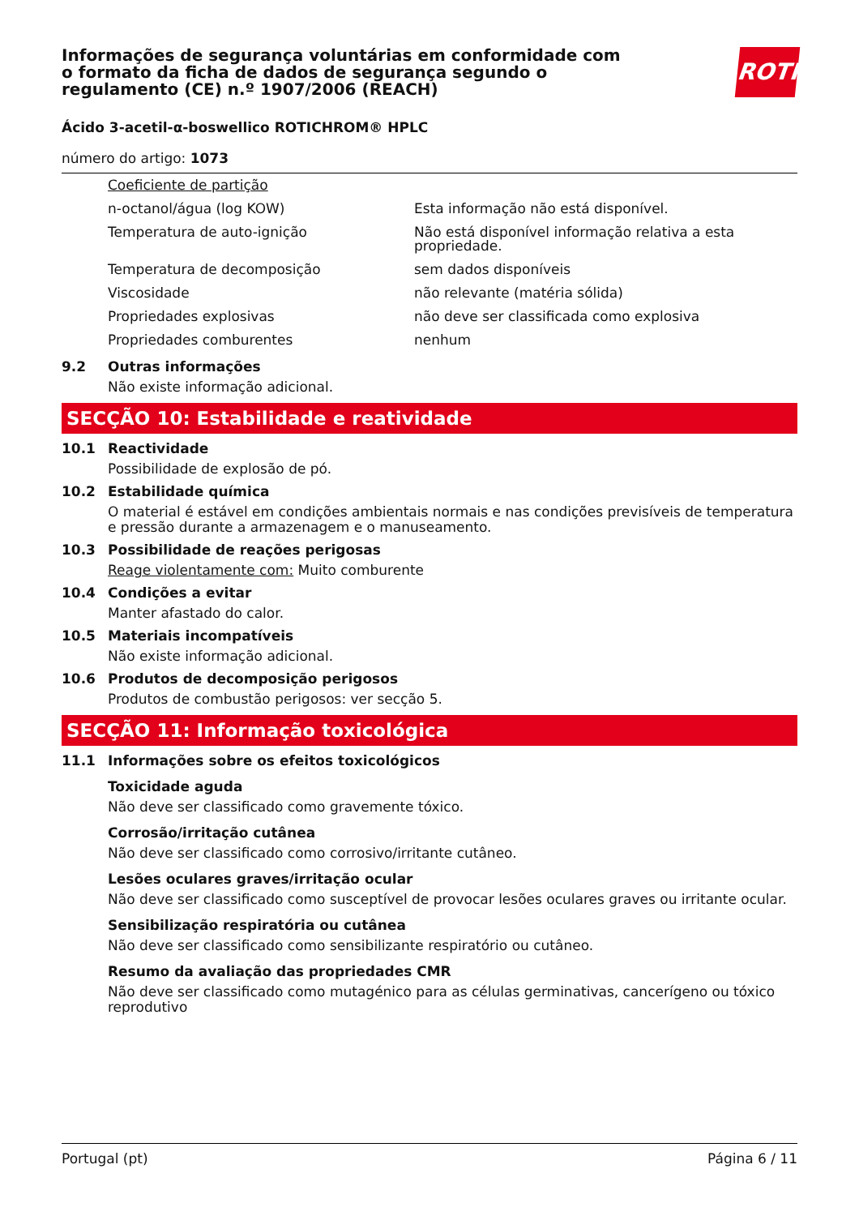Informações de segurança voluntárias em conformidade com o formato da ficha de dados de segurança segundo o regulamento (CE) n.º 1907/2006 (REACH)
ROTH
Ácido 3-acetil-α-boswellico ROTICHROM® HPLC
número do artigo: 1073
| Coeficiente de partição | |
| n-octanol/água (log KOW) | Esta informação não está disponível. |
| Temperatura de auto-ignição | Não está disponível informação relativa a esta propriedade. |
| Temperatura de decomposição | sem dados disponíveis |
| Viscosidade | não relevante (matéria sólida) |
| Propriedades explosivas | não deve ser classificada como explosiva |
| Propriedades comburentes | nenhum |
9.2 Outras informações
Não existe informação adicional.
SECÇÃO 10: Estabilidade e reatividade
10.1 Reactividade
Possibilidade de explosão de pó.
10.2 Estabilidade química
O material é estável em condições ambientais normais e nas condições previsíveis de temperatura e pressão durante a armazenagem e o manuseamento.
10.3 Possibilidade de reações perigosas
Reage violentamente com: Muito comburente
10.4 Condições a evitar
Manter afastado do calor.
10.5 Materiais incompatíveis
Não existe informação adicional.
10.6 Produtos de decomposição perigosos
Produtos de combustão perigosos: ver secção 5.
SECÇÃO 11: Informação toxicológica
11.1 Informações sobre os efeitos toxicológicos
Toxicidade aguda
Não deve ser classificado como gravemente tóxico.
Corrosão/irritação cutânea
Não deve ser classificado como corrosivo/irritante cutâneo.
Lesões oculares graves/irritação ocular
Não deve ser classificado como susceptível de provocar lesões oculares graves ou irritante ocular.
Sensibilização respiratória ou cutânea
Não deve ser classificado como sensibilizante respiratório ou cutâneo.
Resumo da avaliação das propriedades CMR
Não deve ser classificado como mutagénico para as células germinativas, cancerígeno ou tóxico reprodutivo
Portugal (pt) Página 6 / 11